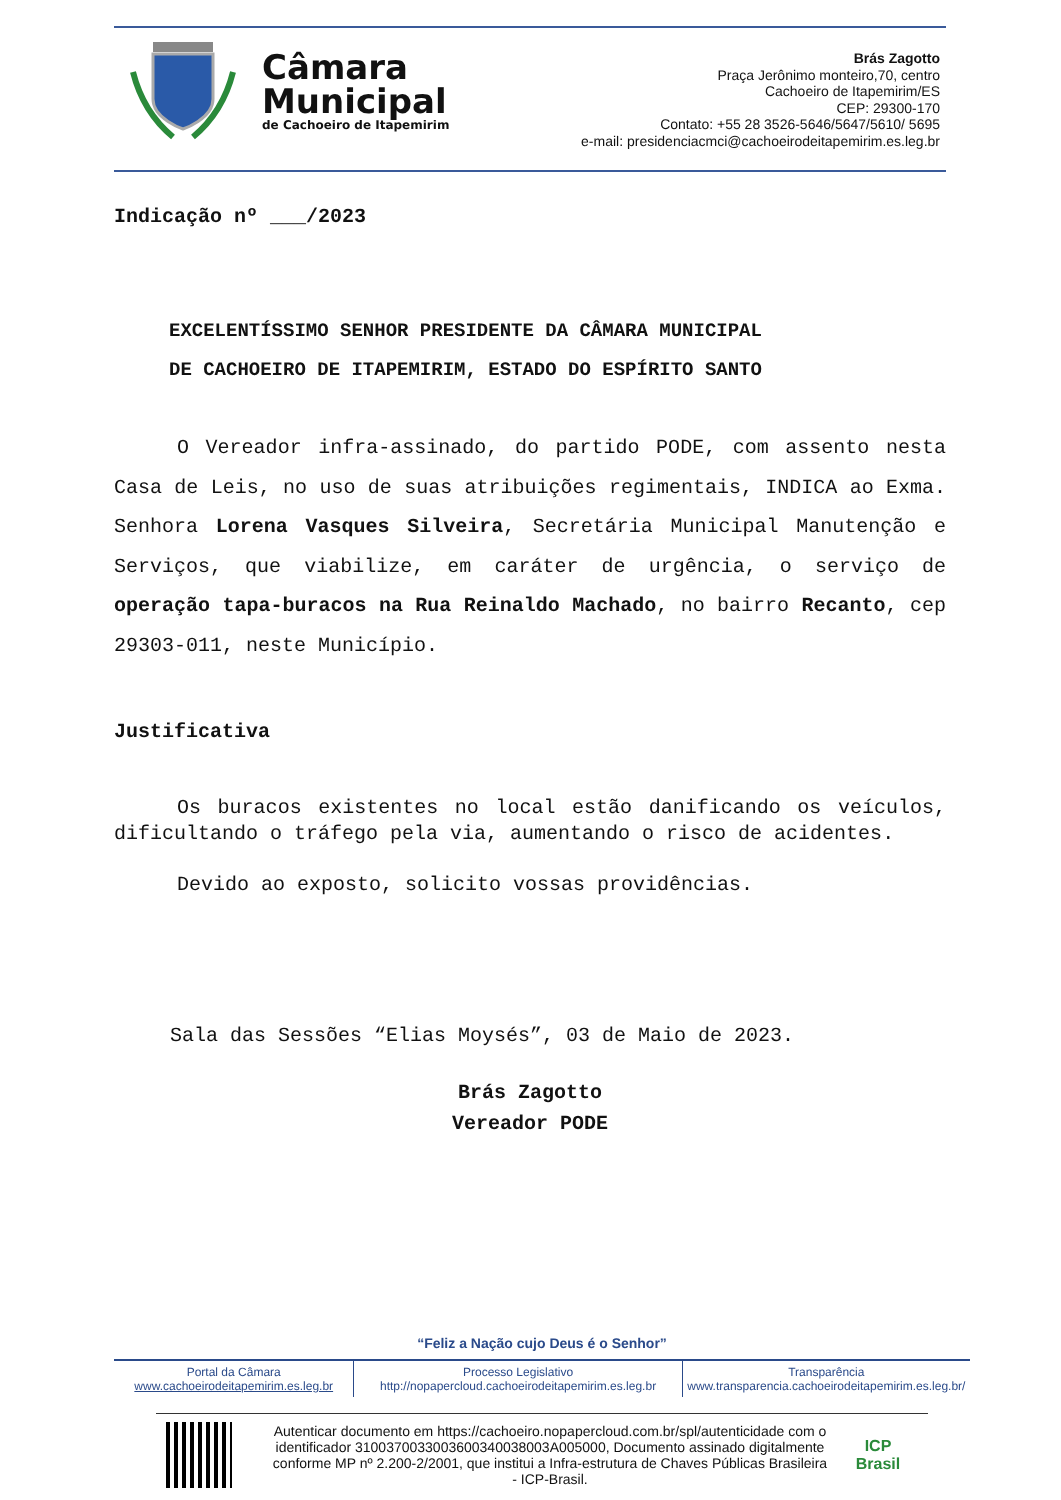Câmara
Municipal
de Cachoeiro de Itapemirim
Brás Zagotto
Praça Jerônimo monteiro,70, centro
Cachoeiro de Itapemirim/ES
CEP: 29300-170
Contato: +55 28 3526-5646/5647/5610/ 5695
e-mail: presidenciacmci@cachoeirodeitapemirim.es.leg.br
Indicação nº ___/2023
EXCELENTÍSSIMO SENHOR PRESIDENTE DA CÂMARA MUNICIPAL
DE CACHOEIRO DE ITAPEMIRIM, ESTADO DO ESPÍRITO SANTO
O Vereador infra-assinado, do partido PODE, com assento nesta Casa de Leis, no uso de suas atribuições regimentais, INDICA ao Exma. Senhora Lorena Vasques Silveira, Secretária Municipal Manutenção e Serviços, que viabilize, em caráter de urgência, o serviço de operação tapa-buracos na Rua Reinaldo Machado, no bairro Recanto, cep 29303-011, neste Município.
Justificativa
Os buracos existentes no local estão danificando os veículos, dificultando o tráfego pela via, aumentando o risco de acidentes.
Devido ao exposto, solicito vossas providências.
Sala das Sessões “Elias Moysés”, 03 de Maio de 2023.
Brás Zagotto
Vereador PODE
“Feliz a Nação cujo Deus é o Senhor”
Portal da Câmara
www.cachoeirodeitapemirim.es.leg.br
Processo Legislativo
http://nopapercloud.cachoeirodeitapemirim.es.leg.br
Transparência
www.transparencia.cachoeirodeitapemirim.es.leg.br/
Autenticar documento em https://cachoeiro.nopapercloud.com.br/spl/autenticidade com o identificador 3100370033003600340038003A005000, Documento assinado digitalmente conforme MP nº 2.200-2/2001, que institui a Infra-estrutura de Chaves Públicas Brasileira - ICP-Brasil.
ICP
Brasil